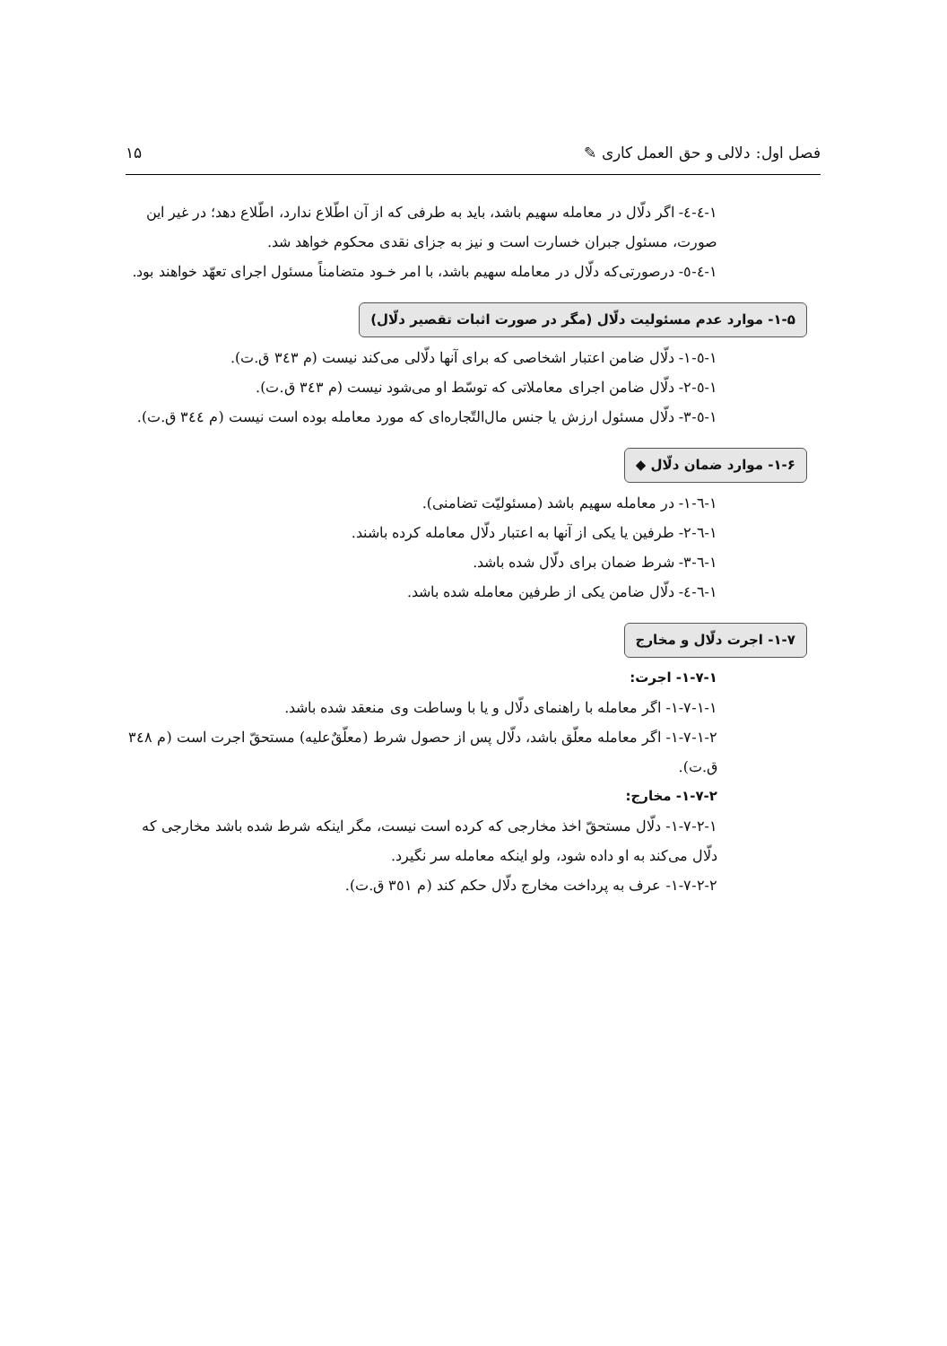فصل اول: دلالی و حق العمل کاری ✎ ۱۵
۱-٤-٤- اگر دلّال در معامله سهیم باشد، باید به طرفی که از آن اطّلاع ندارد، اطّلاع دهد؛ در غیر این صورت، مسئول جبران خسارت است و نیز به جزای نقدی محکوم خواهد شد.
۱-٤-٥- درصورتی‌که دلّال در معامله سهیم باشد، با امر خـود متضامناً مسئول اجرای تعهّد خواهند بود.
۱-۵- موارد عدم مسئولیت دلّال (مگر در صورت اثبات تقصیر دلّال)
۱-٥-۱- دلّال ضامن اعتبار اشخاصی که برای آنها دلّالی می‌کند نیست (م ۳٤۳ ق.ت).
۱-٥-۲- دلّال ضامن اجرای معاملاتی که توسّط او می‌شود نیست (م ۳٤۳ ق.ت).
۱-٥-۳- دلّال مسئول ارزش یا جنس مال‌التّجاره‌ای که مورد معامله بوده است نیست (م ۳٤٤ ق.ت).
۱-۶- موارد ضمان دلّال ◆
۱-٦-۱- در معامله سهیم باشد (مسئولیّت تضامنی).
۱-٦-۲- طرفین یا یکی از آنها به اعتبار دلّال معامله کرده باشند.
۱-٦-۳- شرط ضمان برای دلّال شده باشد.
۱-٦-٤- دلّال ضامن یکی از طرفین معامله شده باشد.
۱-۷- اجرت دلّال و مخارج
۱-۷-۱- اجرت:
۱-۷-۱-۱- اگر معامله با راهنمای دلّال و یا با وساطت وی منعقد شده باشد.
۱-۷-۱-۲- اگر معامله معلّق باشد، دلّال پس از حصول شرط (معلّقٌ‌علیه) مستحقّ اجرت است (م ۳٤۸ ق.ت).
۱-۷-۲- مخارج:
۱-۷-۲-۱- دلّال مستحقّ اخذ مخارجی که کرده است نیست، مگر اینکه شرط شده باشد مخارجی که دلّال می‌کند به او داده شود، ولو اینکه معامله سر نگیرد.
۱-۷-۲-۲- عرف به پرداخت مخارج دلّال حکم کند (م ۳٥۱ ق.ت).